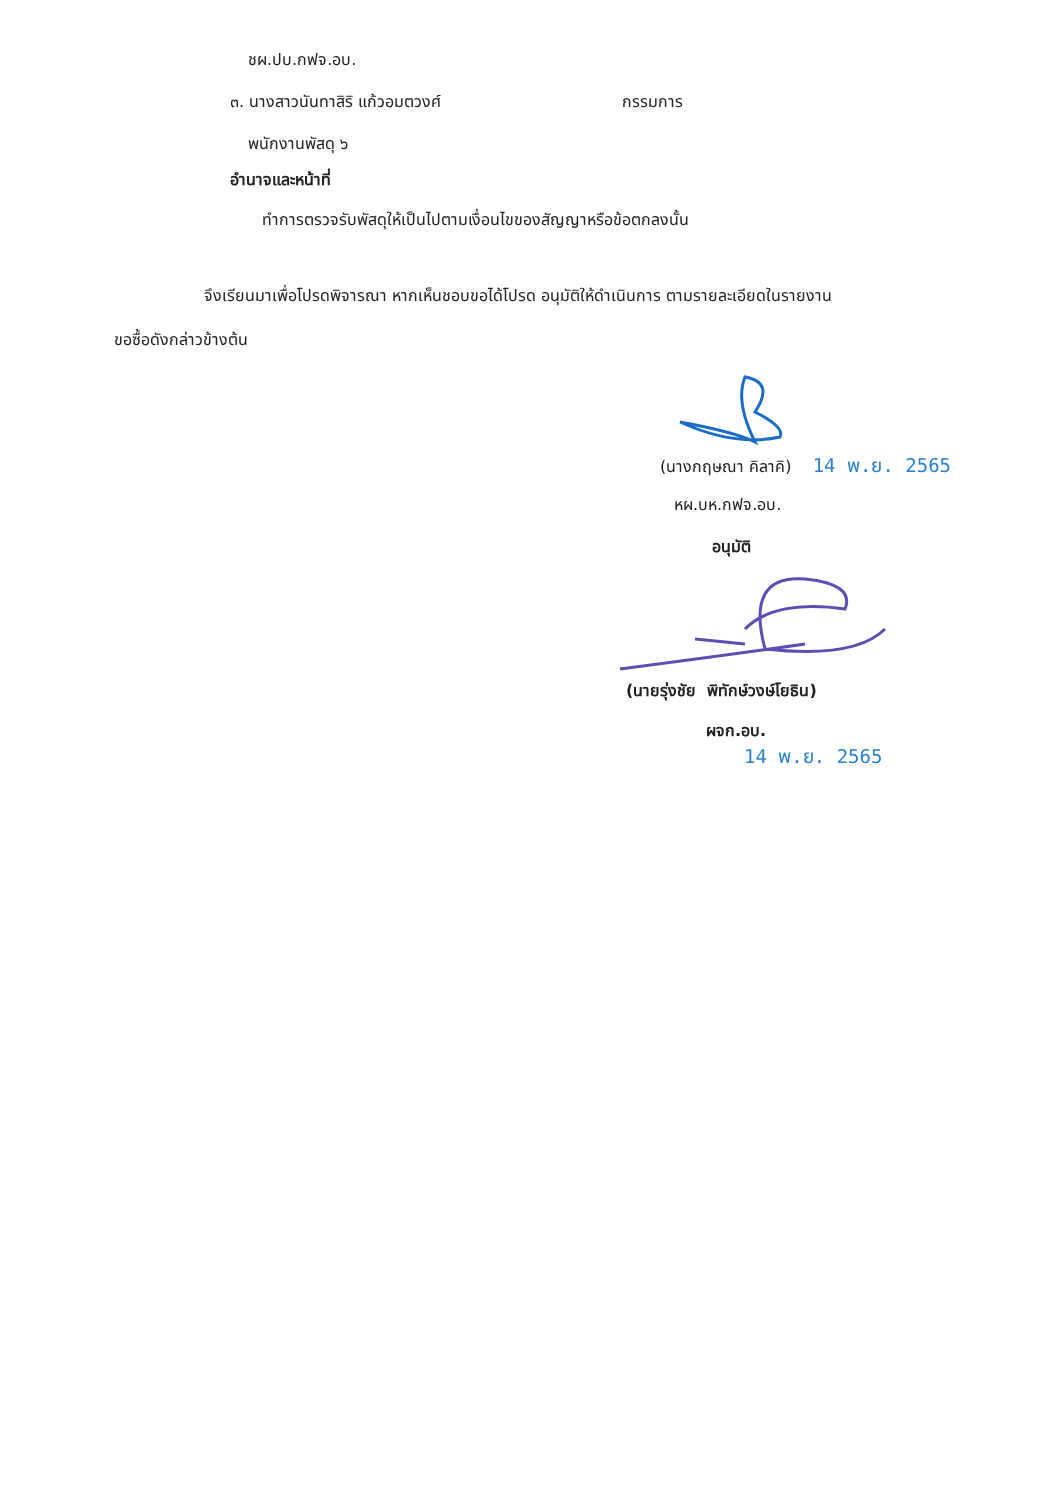ชผ.ปบ.กฟจ.อบ.
๓. นางสาวนันทาสิริ แก้วอมตวงศ์ กรรมการ
พนักงานพัสดุ ๖
อำนาจและหน้าที่
ทำการตรวจรับพัสดุให้เป็นไปตามเงื่อนไขของสัญญาหรือข้อตกลงนั้น
จึงเรียนมาเพื่อโปรดพิจารณา หากเห็นชอบขอได้โปรด อนุมัติให้ดำเนินการ ตามรายละเอียดในรายงาน
ขอซื้อดังกล่าวข้างต้น
(นางกฤษณา คิลาคิ) 14 พ.ย. 2565
หผ.บห.กฟจ.อบ.
อนุมัติ
(นายรุ่งชัย พิทักษ์วงษ์โยธิน)
ผจก.อบ.
14 พ.ย. 2565